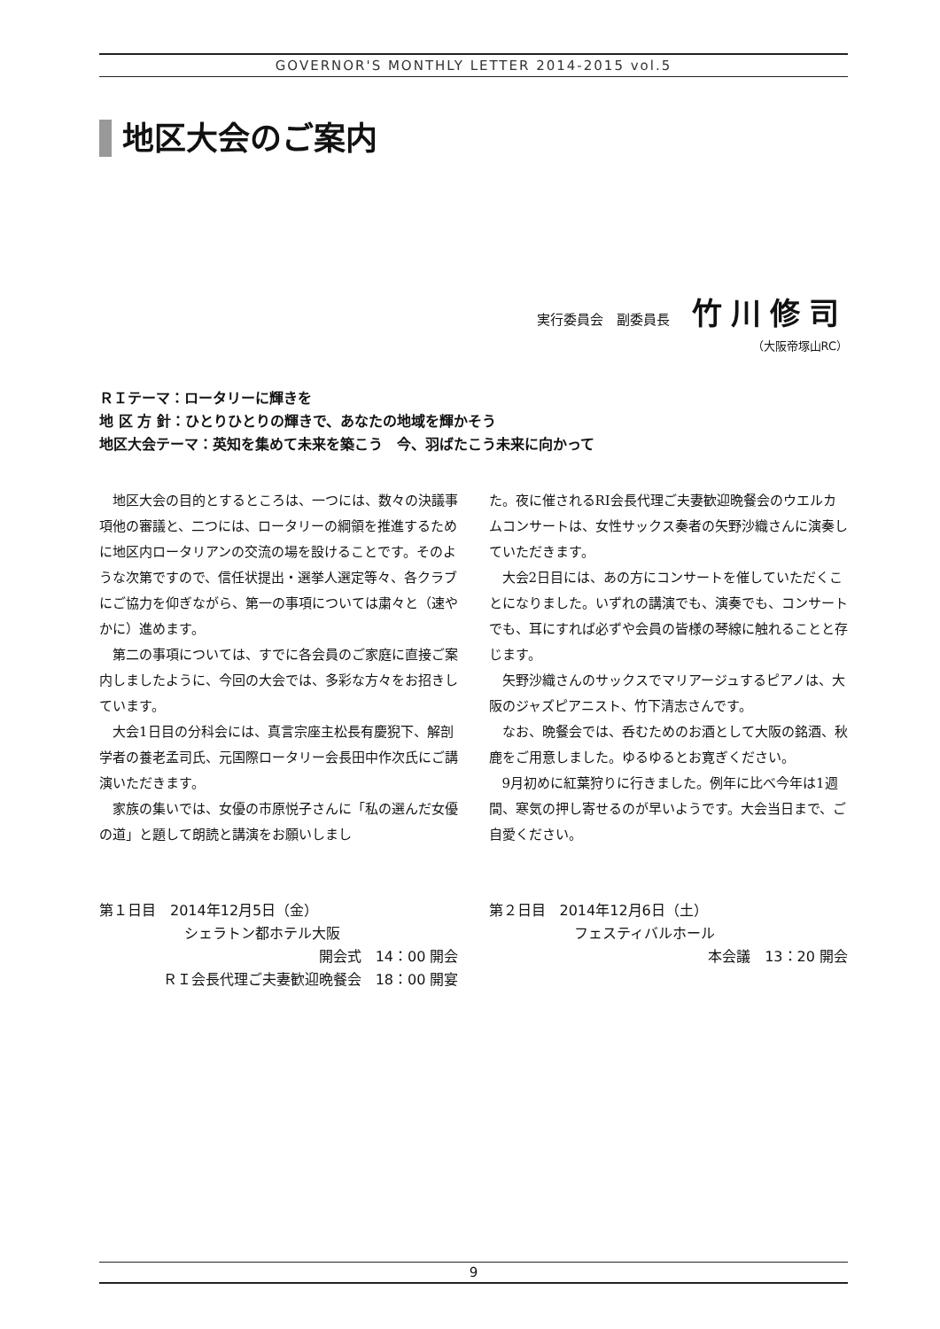GOVERNOR'S MONTHLY LETTER 2014-2015 vol.5
地区大会のご案内
実行委員会　副委員長 竹川修司
（大阪帝塚山RC）
ＲＩテーマ：ロータリーに輝きを
地 区 方 針：ひとりひとりの輝きで、あなたの地域を輝かそう
地区大会テーマ：英知を集めて未来を築こう　今、羽ばたこう未来に向かって
地区大会の目的とするところは、一つには、数々の決議事項他の審議と、二つには、ロータリーの綱領を推進するために地区内ロータリアンの交流の場を設けることです。そのような次第ですので、信任状提出・選挙人選定等々、各クラブにご協力を仰ぎながら、第一の事項については粛々と（速やかに）進めます。
第二の事項については、すでに各会員のご家庭に直接ご案内しましたように、今回の大会では、多彩な方々をお招きしています。
大会1日目の分科会には、真言宗座主松長有慶猊下、解剖学者の養老孟司氏、元国際ロータリー会長田中作次氏にご講演いただきます。
家族の集いでは、女優の市原悦子さんに「私の選んだ女優の道」と題して朗読と講演をお願いしまし
た。夜に催されるRI会長代理ご夫妻歓迎晩餐会のウエルカムコンサートは、女性サックス奏者の矢野沙織さんに演奏していただきます。
大会2日目には、あの方にコンサートを催していただくことになりました。いずれの講演でも、演奏でも、コンサートでも、耳にすれば必ずや会員の皆様の琴線に触れることと存じます。
矢野沙織さんのサックスでマリアージュするピアノは、大阪のジャズピアニスト、竹下清志さんです。
なお、晩餐会では、呑むためのお酒として大阪の銘酒、秋鹿をご用意しました。ゆるゆるとお寛ぎください。
9月初めに紅葉狩りに行きました。例年に比べ今年は1週間、寒気の押し寄せるのが早いようです。大会当日まで、ご自愛ください。
第１日目　2014年12月5日（金）
シェラトン都ホテル大阪
開会式　14：00 開会
ＲＩ会長代理ご夫妻歓迎晩餐会　18：00 開宴
第２日目　2014年12月6日（土）
フェスティバルホール
本会議　13：20 開会
9